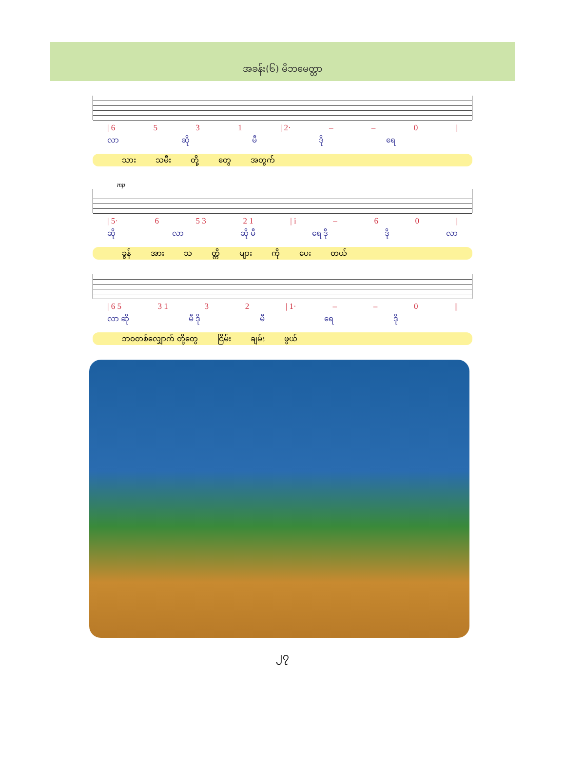အခန်း(၆) မိဘမေတ္တာ
| 6 5 3 1 | 2· – – 0 |
လာ ဆို မီ ဒို ရေ
သား သမီး တို့ တွေ အတွက်
mp
| 5· 6 5 3 2 1 | i – 60 |
ဆို လာ ဆို မီ ရေ ဒို ဒို လာ
ခွန် အား သ တ္တိ များ ကို ပေး တယ်
| 6 5 3 1 3 2 | 1· – – 0 ||
လာ ဆို မီ ဒို မီ ရေ ဒို
ဘဝတစ်လျှောက် တို့တွေ ငြိမ်း ချမ်း ဖွယ်
၂၇